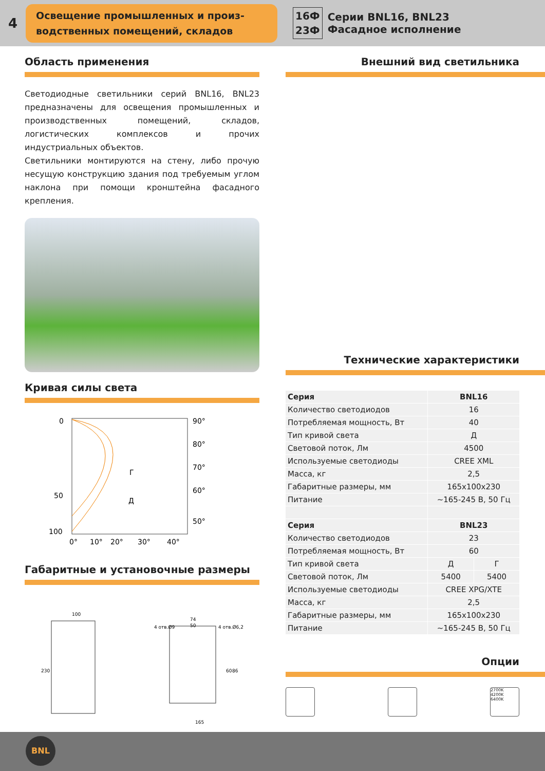4
Освещение промышленных и произ-
водственных помещений, складов
16Ф
23Ф
Серии BNL16, BNL23
Фасадное исполнение
Область применения
Светодиодные светильники серий BNL16, BNL23 предназначены для освещения промышленных и производственных помещений, складов, логистических комплексов и прочих индустриальных объектов.
Светильники монтируются на стену, либо прочую несущую конструкцию здания под требуемым углом наклона при помощи кронштейна фасадного крепления.
Кривая силы света
0
50
100
90°
80°
70°
60°
50°
0°
10°
20°
30°
40°
Г
Д
Габаритные и установочные размеры
100
230
74
50
4 отв.Ø9
4 отв.Ø6,2
60
86
165
Внешний вид светильника
Технические характеристики
| Серия | BNL16 | |
| Количество светодиодов | 16 | |
| Потребляемая мощность, Вт | 40 | |
| Тип кривой света | Д | |
| Световой поток, Лм | 4500 | |
| Используемые светодиоды | CREE XML | |
| Масса, кг | 2,5 | |
| Габаритные размеры, мм | 165x100x230 | |
| Питание | ~165-245 В, 50 Гц | |
| Серия | BNL23 | |
| Количество светодиодов | 23 | |
| Потребляемая мощность, Вт | 60 | |
| Тип кривой света | Д | Г |
| Световой поток, Лм | 5400 | 5400 |
| Используемые светодиоды | CREE XPG/XTE | |
| Масса, кг | 2,5 | |
| Габаритные размеры, мм | 165x100x230 | |
| Питание | ~165-245 В, 50 Гц | |
Опции
2700K
4200K
6400K
BNL